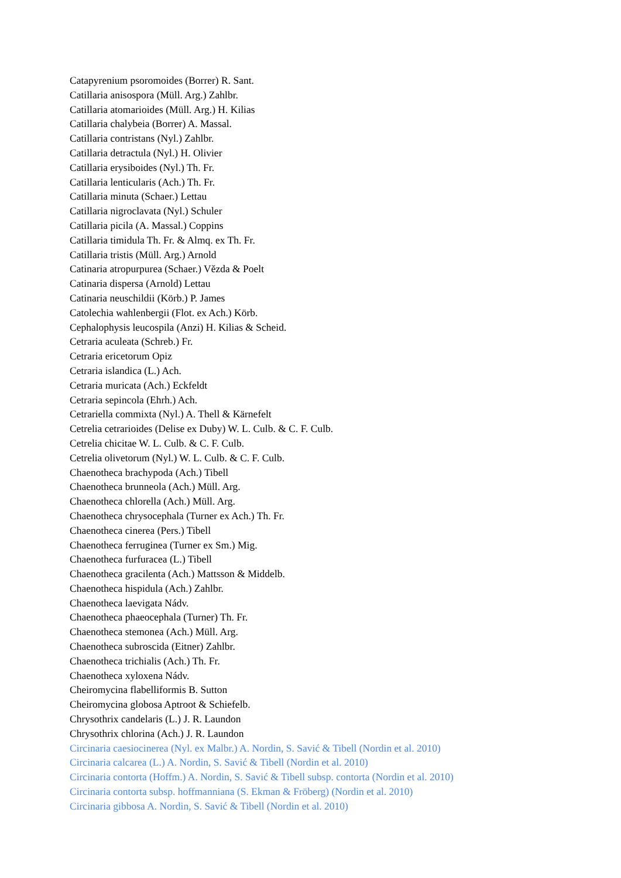Catapyrenium psoromoides (Borrer) R. Sant.
Catillaria anisospora (Müll. Arg.) Zahlbr.
Catillaria atomarioides (Müll. Arg.) H. Kilias
Catillaria chalybeia (Borrer) A. Massal.
Catillaria contristans (Nyl.) Zahlbr.
Catillaria detractula (Nyl.) H. Olivier
Catillaria erysiboides (Nyl.) Th. Fr.
Catillaria lenticularis (Ach.) Th. Fr.
Catillaria minuta (Schaer.) Lettau
Catillaria nigroclavata (Nyl.) Schuler
Catillaria picila (A. Massal.) Coppins
Catillaria timidula Th. Fr. & Almq. ex Th. Fr.
Catillaria tristis (Müll. Arg.) Arnold
Catinaria atropurpurea (Schaer.) Vězda & Poelt
Catinaria dispersa (Arnold) Lettau
Catinaria neuschildii (Körb.) P. James
Catolechia wahlenbergii (Flot. ex Ach.) Körb.
Cephalophysis leucospila (Anzi) H. Kilias & Scheid.
Cetraria aculeata (Schreb.) Fr.
Cetraria ericetorum Opiz
Cetraria islandica (L.) Ach.
Cetraria muricata (Ach.) Eckfeldt
Cetraria sepincola (Ehrh.) Ach.
Cetrariella commixta (Nyl.) A. Thell & Kärnefelt
Cetrelia cetrarioides (Delise ex Duby) W. L. Culb. & C. F. Culb.
Cetrelia chicitae W. L. Culb. & C. F. Culb.
Cetrelia olivetorum (Nyl.) W. L. Culb. & C. F. Culb.
Chaenotheca brachypoda (Ach.) Tibell
Chaenotheca brunneola (Ach.) Müll. Arg.
Chaenotheca chlorella (Ach.) Müll. Arg.
Chaenotheca chrysocephala (Turner ex Ach.) Th. Fr.
Chaenotheca cinerea (Pers.) Tibell
Chaenotheca ferruginea (Turner ex Sm.) Mig.
Chaenotheca furfuracea (L.) Tibell
Chaenotheca gracilenta (Ach.) Mattsson & Middelb.
Chaenotheca hispidula (Ach.) Zahlbr.
Chaenotheca laevigata Nádv.
Chaenotheca phaeocephala (Turner) Th. Fr.
Chaenotheca stemonea (Ach.) Müll. Arg.
Chaenotheca subroscida (Eitner) Zahlbr.
Chaenotheca trichialis (Ach.) Th. Fr.
Chaenotheca xyloxena Nádv.
Cheiromycina flabelliformis B. Sutton
Cheiromycina globosa Aptroot & Schiefelb.
Chrysothrix candelaris (L.) J. R. Laundon
Chrysothrix chlorina (Ach.) J. R. Laundon
Circinaria caesiocinerea (Nyl. ex Malbr.) A. Nordin, S. Savić & Tibell (Nordin et al. 2010)
Circinaria calcarea (L.) A. Nordin, S. Savić & Tibell (Nordin et al. 2010)
Circinaria contorta (Hoffm.) A. Nordin, S. Savić & Tibell subsp. contorta (Nordin et al. 2010)
Circinaria contorta subsp. hoffmanniana (S. Ekman & Fröberg) (Nordin et al. 2010)
Circinaria gibbosa A. Nordin, S. Savić & Tibell (Nordin et al. 2010)